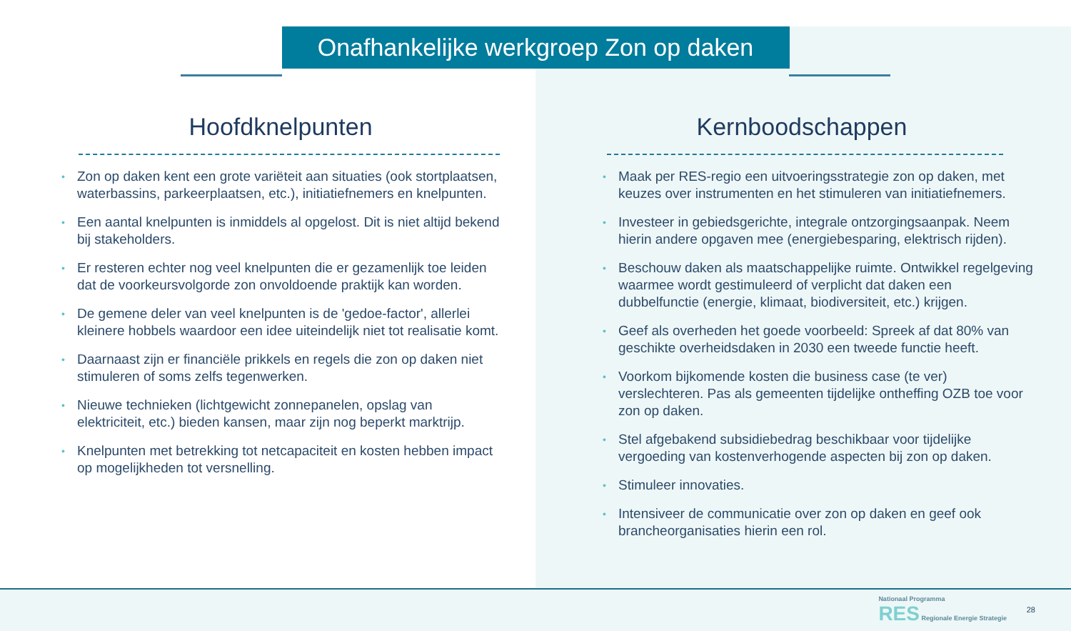Onafhankelijke werkgroep Zon op daken
Hoofdknelpunten
• Zon op daken kent een grote variëteit aan situaties (ook stortplaatsen, waterbassins, parkeerplaatsen, etc.), initiatiefnemers en knelpunten.
• Een aantal knelpunten is inmiddels al opgelost. Dit is niet altijd bekend bij stakeholders.
• Er resteren echter nog veel knelpunten die er gezamenlijk toe leiden dat de voorkeursvolgorde zon onvoldoende praktijk kan worden.
• De gemene deler van veel knelpunten is de 'gedoe-factor', allerlei kleinere hobbels waardoor een idee uiteindelijk niet tot realisatie komt.
• Daarnaast zijn er financiële prikkels en regels die zon op daken niet stimuleren of soms zelfs tegenwerken.
• Nieuwe technieken (lichtgewicht zonnepanelen, opslag van elektriciteit, etc.) bieden kansen, maar zijn nog beperkt marktrijp.
• Knelpunten met betrekking tot netcapaciteit en kosten hebben impact op mogelijkheden tot versnelling.
Kernboodschappen
• Maak per RES-regio een uitvoeringsstrategie zon op daken, met keuzes over instrumenten en het stimuleren van initiatiefnemers.
• Investeer in gebiedsgerichte, integrale ontzorgingsaanpak. Neem hierin andere opgaven mee (energiebesparing, elektrisch rijden).
• Beschouw daken als maatschappelijke ruimte. Ontwikkel regelgeving waarmee wordt gestimuleerd of verplicht dat daken een dubbelfunctie (energie, klimaat, biodiversiteit, etc.) krijgen.
• Geef als overheden het goede voorbeeld: Spreek af dat 80% van geschikte overheidsdaken in 2030 een tweede functie heeft.
• Voorkom bijkomende kosten die business case (te ver) verslechteren. Pas als gemeenten tijdelijke ontheffing OZB toe voor zon op daken.
• Stel afgebakend subsidiebedrag beschikbaar voor tijdelijke vergoeding van kostenverhogende aspecten bij zon op daken.
• Stimuleer innovaties.
• Intensiveer de communicatie over zon op daken en geef ook brancheorganisaties hierin een rol.
Nationaal Programma
RES Regionale Energie Strategie
28